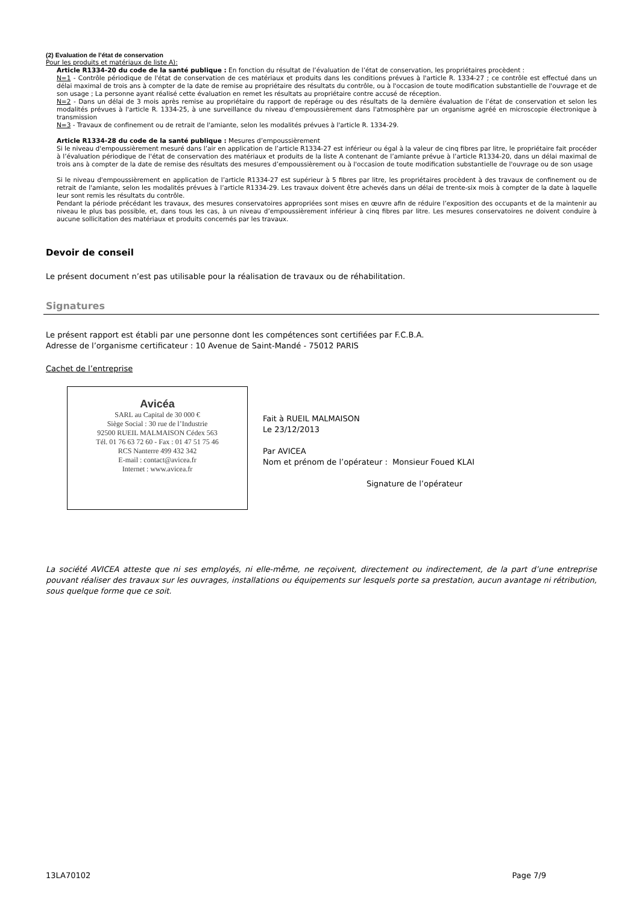(2) Evaluation de l’état de conservation
Pour les produits et matériaux de liste A):
Article R1334-20 du code de la santé publique : En fonction du résultat de l’évaluation de l’état de conservation, les propriétaires procèdent :
N=1 - Contrôle périodique de l'état de conservation de ces matériaux et produits dans les conditions prévues à l'article R. 1334-27 ; ce contrôle est effectué dans un délai maximal de trois ans à compter de la date de remise au propriétaire des résultats du contrôle, ou à l'occasion de toute modification substantielle de l'ouvrage et de son usage ; La personne ayant réalisé cette évaluation en remet les résultats au propriétaire contre accusé de réception.
N=2 - Dans un délai de 3 mois après remise au propriétaire du rapport de repérage ou des résultats de la dernière évaluation de l’état de conservation et selon les modalités prévues à l'article R. 1334-25, à une surveillance du niveau d'empoussièrement dans l'atmosphère par un organisme agréé en microscopie électronique à transmission
N=3 - Travaux de confinement ou de retrait de l'amiante, selon les modalités prévues à l'article R. 1334-29.
Article R1334-28 du code de la santé publique : Mesures d’empoussièrement
Si le niveau d'empoussièrement mesuré dans l’air en application de l’article R1334-27 est inférieur ou égal à la valeur de cinq fibres par litre, le propriétaire fait procéder à l’évaluation périodique de l'état de conservation des matériaux et produits de la liste A contenant de l’amiante prévue à l’article R1334-20, dans un délai maximal de trois ans à compter de la date de remise des résultats des mesures d’empoussièrement ou à l'occasion de toute modification substantielle de l'ouvrage ou de son usage
Si le niveau d'empoussièrement en application de l’article R1334-27 est supérieur à 5 fibres par litre, les propriétaires procèdent à des travaux de confinement ou de retrait de l'amiante, selon les modalités prévues à l’article R1334-29. Les travaux doivent être achevés dans un délai de trente-six mois à compter de la date à laquelle leur sont remis les résultats du contrôle.
Pendant la période précédant les travaux, des mesures conservatoires appropriées sont mises en œuvre afin de réduire l’exposition des occupants et de la maintenir au niveau le plus bas possible, et, dans tous les cas, à un niveau d’empoussièrement inférieur à cinq fibres par litre. Les mesures conservatoires ne doivent conduire à aucune sollicitation des matériaux et produits concernés par les travaux.
Devoir de conseil
Le présent document n’est pas utilisable pour la réalisation de travaux ou de réhabilitation.
Signatures
Le présent rapport est établi par une personne dont les compétences sont certifiées par F.C.B.A.
Adresse de l’organisme certificateur : 10 Avenue de Saint-Mandé - 75012 PARIS
Cachet de l’entreprise
Avicéa
SARL au Capital de 30 000 €
Siège Social : 30 rue de l’Industrie
92500 RUEIL MALMAISON Cédex 563
Tél. 01 76 63 72 60 - Fax : 01 47 51 75 46
RCS Nanterre 499 432 342
E-mail : contact@avicea.fr
Internet : www.avicea.fr
Fait à RUEIL MALMAISON
Le 23/12/2013
Par AVICEA
Nom et prénom de l’opérateur : Monsieur Foued KLAI
Signature de l’opérateur
La société AVICEA atteste que ni ses employés, ni elle-même, ne reçoivent, directement ou indirectement, de la part d’une entreprise pouvant réaliser des travaux sur les ouvrages, installations ou équipements sur lesquels porte sa prestation, aucun avantage ni rétribution, sous quelque forme que ce soit.
13LA70102 Page 7/9